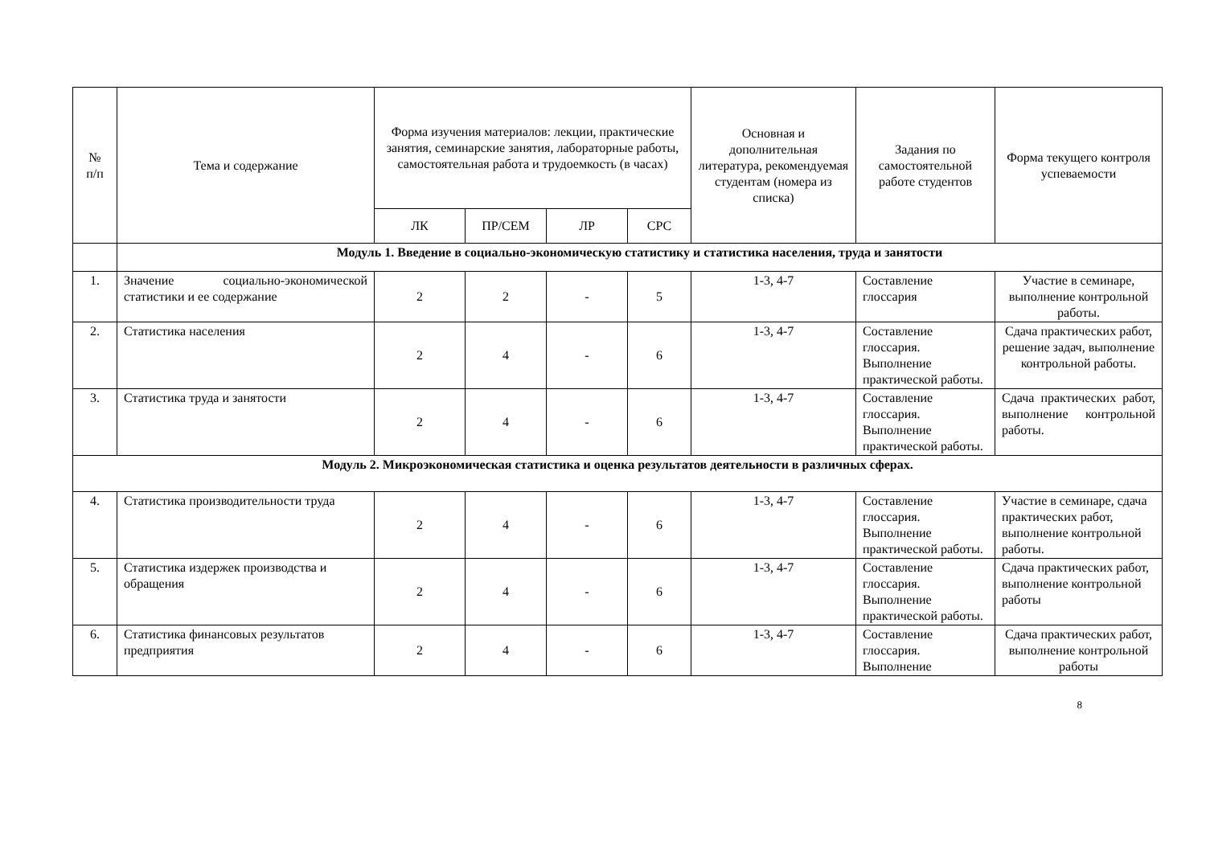| № п/п | Тема и содержание | Форма изучения материалов: лекции, практические занятия, семинарские занятия, лабораторные работы, самостоятельная работа и трудоемкость (в часах) | | | | Основная и дополнительная литература, рекомендуемая студентам (номера из списка) | Задания по самостоятельной работе студентов | Форма текущего контроля успеваемости |
| --- | --- | --- | --- | --- | --- | --- | --- | --- |
| | | ЛК | ПР/СЕМ | ЛР | СРС | | | |
| | Модуль 1. Введение в социально-экономическую статистику и статистика населения, труда и занятости | | | | | | | |
| 1. | Значение социально-экономической статистики и ее содержание | 2 | 2 | - | 5 | 1-3, 4-7 | Составление глоссария | Участие в семинаре, выполнение контрольной работы. |
| 2. | Статистика населения | 2 | 4 | - | 6 | 1-3, 4-7 | Составление глоссария. Выполнение практической работы. | Сдача практических работ, решение задач, выполнение контрольной работы. |
| 3. | Статистика труда и занятости | 2 | 4 | - | 6 | 1-3, 4-7 | Составление глоссария. Выполнение практической работы. | Сдача практических работ, выполнение контрольной работы. |
| Модуль 2. Микроэкономическая статистика и оценка результатов деятельности в различных сферах. | | | | | | | | |
| 4. | Статистика производительности труда | 2 | 4 | - | 6 | 1-3, 4-7 | Составление глоссария. Выполнение практической работы. | Участие в семинаре, сдача практических работ, выполнение контрольной работы. |
| 5. | Статистика издержек производства и обращения | 2 | 4 | - | 6 | 1-3, 4-7 | Составление глоссария. Выполнение практической работы. | Сдача практических работ, выполнение контрольной работы |
| 6. | Статистика финансовых результатов предприятия | 2 | 4 | - | 6 | 1-3, 4-7 | Составление глоссария. Выполнение | Сдача практических работ, выполнение контрольной работы |
8